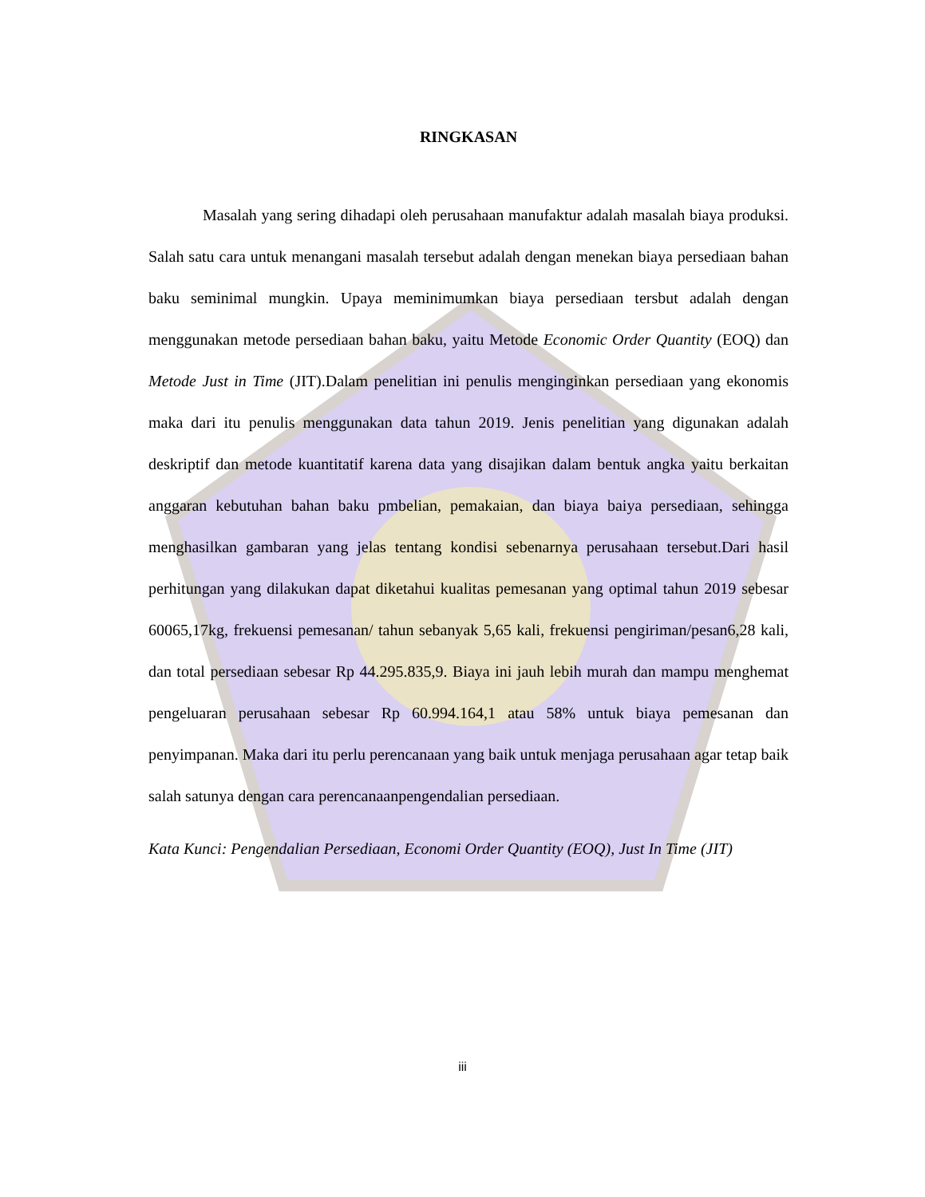RINGKASAN
Masalah yang sering dihadapi oleh perusahaan manufaktur adalah masalah biaya produksi. Salah satu cara untuk menangani masalah tersebut adalah dengan menekan biaya persediaan bahan baku seminimal mungkin. Upaya meminimumkan biaya persediaan tersbut adalah dengan menggunakan metode persediaan bahan baku, yaitu Metode Economic Order Quantity (EOQ) dan Metode Just in Time (JIT).Dalam penelitian ini penulis menginginkan persediaan yang ekonomis maka dari itu penulis menggunakan data tahun 2019. Jenis penelitian yang digunakan adalah deskriptif dan metode kuantitatif karena data yang disajikan dalam bentuk angka yaitu berkaitan anggaran kebutuhan bahan baku pmbelian, pemakaian, dan biaya baiya persediaan, sehingga menghasilkan gambaran yang jelas tentang kondisi sebenarnya perusahaan tersebut.Dari hasil perhitungan yang dilakukan dapat diketahui kualitas pemesanan yang optimal tahun 2019 sebesar 60065,17kg, frekuensi pemesanan/ tahun sebanyak 5,65 kali, frekuensi pengiriman/pesan6,28 kali, dan total persediaan sebesar Rp 44.295.835,9. Biaya ini jauh lebih murah dan mampu menghemat pengeluaran perusahaan sebesar Rp 60.994.164,1 atau 58% untuk biaya pemesanan dan penyimpanan. Maka dari itu perlu perencanaan yang baik untuk menjaga perusahaan agar tetap baik salah satunya dengan cara perencanaanpengendalian persediaan.
Kata Kunci: Pengendalian Persediaan, Economi Order Quantity (EOQ), Just In Time (JIT)
iii